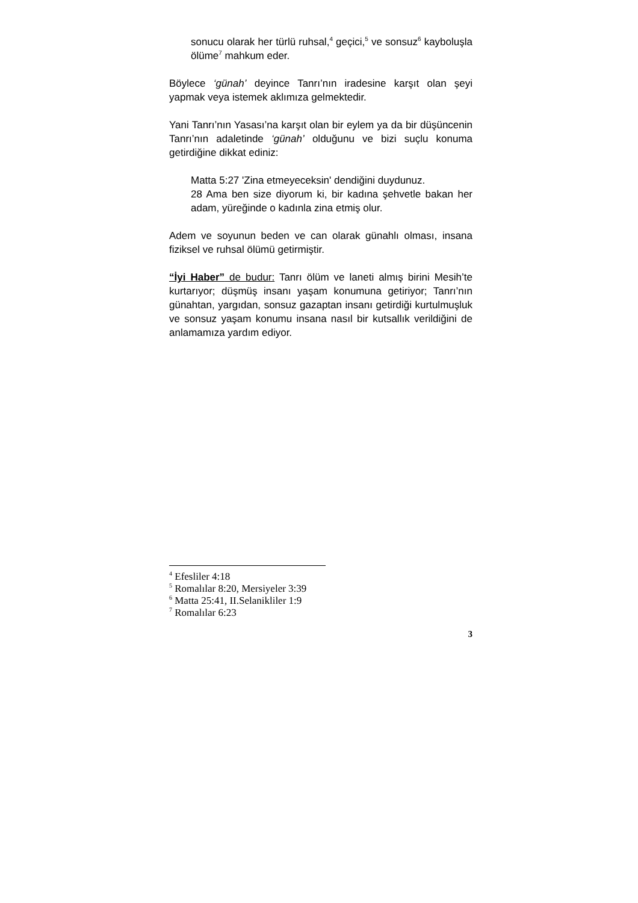sonucu olarak her türlü ruhsal,<sup>4</sup> geçici,<sup>5</sup> ve sonsuz<sup>6</sup> kayboluşla ölüme<sup>7</sup> mahkum eder.
Böylece ‘günah’ deyince Tanrı’nın iradesine karşıt olan şeyi yapmak veya istemek aklımıza gelmektedir.
Yani Tanrı’nın Yasası’na karşıt olan bir eylem ya da bir düşüncenin Tanrı’nın adaletinde ‘günah’ olduğunu ve bizi suçlu konuma getirdiğine dikkat ediniz:
Matta 5:27 'Zina etmeyeceksin' dendiğini duydunuz.
28 Ama ben size diyorum ki, bir kadına şehvetle bakan her adam, yüreğinde o kadınla zina etmiş olur.
Adem ve soyunun beden ve can olarak günahlı olması, insana fiziksel ve ruhsal ölümü getirmiştir.
“İyi Haber” de budur: Tanrı ölüm ve laneti almış birini Mesih’te kurtarıyor; düşmüş insanı yaşam konumuna getiriyor; Tanrı’nın günahtan, yargıdan, sonsuz gazaptan insanı getirdiği kurtulmuşluk ve sonsuz yaşam konumu insana nasıl bir kutsallık verildiğini de anlamamıza yardım ediyor.
<sup>4</sup> Efesliler 4:18
<sup>5</sup> Romalılar 8:20, Mersiyeler 3:39
<sup>6</sup> Matta 25:41, II.Selanikliler 1:9
<sup>7</sup> Romalılar 6:23
3